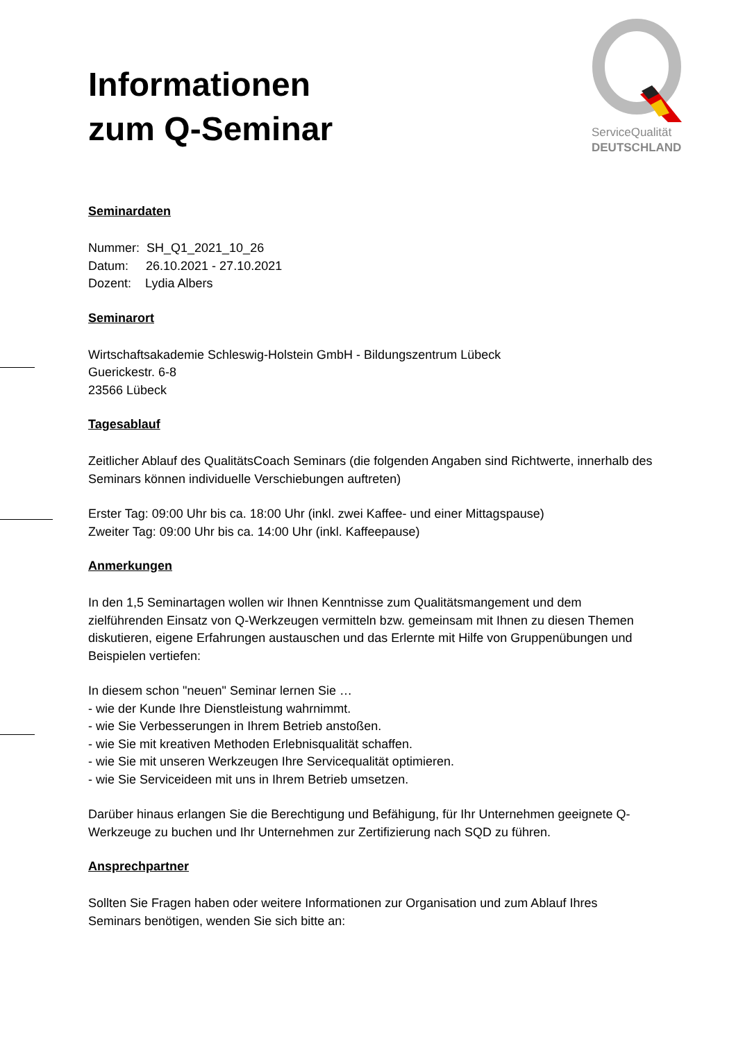Informationen
zum Q-Seminar
ServiceQualität
DEUTSCHLAND
Seminardaten
Nummer: SH_Q1_2021_10_26
Datum: 26.10.2021 - 27.10.2021
Dozent: Lydia Albers
Seminarort
Wirtschaftsakademie Schleswig-Holstein GmbH - Bildungszentrum Lübeck
Guerickestr. 6-8
23566 Lübeck
Tagesablauf
Zeitlicher Ablauf des QualitätsCoach Seminars (die folgenden Angaben sind Richtwerte, innerhalb des Seminars können individuelle Verschiebungen auftreten)
Erster Tag: 09:00 Uhr bis ca. 18:00 Uhr (inkl. zwei Kaffee- und einer Mittagspause)
Zweiter Tag: 09:00 Uhr bis ca. 14:00 Uhr (inkl. Kaffeepause)
Anmerkungen
In den 1,5 Seminartagen wollen wir Ihnen Kenntnisse zum Qualitätsmangement und dem zielführenden Einsatz von Q-Werkzeugen vermitteln bzw. gemeinsam mit Ihnen zu diesen Themen diskutieren, eigene Erfahrungen austauschen und das Erlernte mit Hilfe von Gruppenübungen und Beispielen vertiefen:
In diesem schon "neuen" Seminar lernen Sie …
- wie der Kunde Ihre Dienstleistung wahrnimmt.
- wie Sie Verbesserungen in Ihrem Betrieb anstoßen.
- wie Sie mit kreativen Methoden Erlebnisqualität schaffen.
- wie Sie mit unseren Werkzeugen Ihre Servicequalität optimieren.
- wie Sie Serviceideen mit uns in Ihrem Betrieb umsetzen.
Darüber hinaus erlangen Sie die Berechtigung und Befähigung, für Ihr Unternehmen geeignete Q-Werkzeuge zu buchen und Ihr Unternehmen zur Zertifizierung nach SQD zu führen.
Ansprechpartner
Sollten Sie Fragen haben oder weitere Informationen zur Organisation und zum Ablauf Ihres Seminars benötigen, wenden Sie sich bitte an: